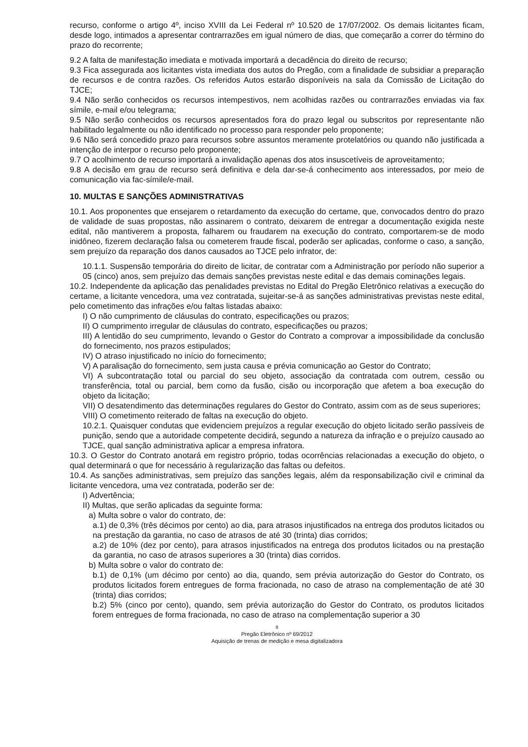recurso, conforme o artigo 4º, inciso XVIII da Lei Federal nº 10.520 de 17/07/2002. Os demais licitantes ficam, desde logo, intimados a apresentar contrarrazões em igual número de dias, que começarão a correr do término do prazo do recorrente;
9.2 A falta de manifestação imediata e motivada importará a decadência do direito de recurso;
9.3 Fica assegurada aos licitantes vista imediata dos autos do Pregão, com a finalidade de subsidiar a preparação de recursos e de contra razões. Os referidos Autos estarão disponíveis na sala da Comissão de Licitação do TJCE;
9.4 Não serão conhecidos os recursos intempestivos, nem acolhidas razões ou contrarrazões enviadas via fax símile, e-mail e/ou telegrama;
9.5 Não serão conhecidos os recursos apresentados fora do prazo legal ou subscritos por representante não habilitado legalmente ou não identificado no processo para responder pelo proponente;
9.6 Não será concedido prazo para recursos sobre assuntos meramente protelatórios ou quando não justificada a intenção de interpor o recurso pelo proponente;
9.7 O acolhimento de recurso importará a invalidação apenas dos atos insuscetíveis de aproveitamento;
9.8 A decisão em grau de recurso será definitiva e dela dar-se-á conhecimento aos interessados, por meio de comunicação via fac-símile/e-mail.
10. MULTAS E SANÇÕES ADMINISTRATIVAS
10.1. Aos proponentes que ensejarem o retardamento da execução do certame, que, convocados dentro do prazo de validade de suas propostas, não assinarem o contrato, deixarem de entregar a documentação exigida neste edital, não mantiverem a proposta, falharem ou fraudarem na execução do contrato, comportarem-se de modo inidôneo, fizerem declaração falsa ou cometerem fraude fiscal, poderão ser aplicadas, conforme o caso, a sanção, sem prejuízo da reparação dos danos causados ao TJCE pelo infrator, de:
10.1.1. Suspensão temporária do direito de licitar, de contratar com a Administração por período não superior a 05 (cinco) anos, sem prejuízo das demais sanções previstas neste edital e das demais cominações legais.
10.2. Independente da aplicação das penalidades previstas no Edital do Pregão Eletrônico relativas a execução do certame, a licitante vencedora, uma vez contratada, sujeitar-se-á as sanções administrativas previstas neste edital, pelo cometimento das infrações e/ou faltas listadas abaixo:
I) O não cumprimento de cláusulas do contrato, especificações ou prazos;
II) O cumprimento irregular de cláusulas do contrato, especificações ou prazos;
III) A lentidão do seu cumprimento, levando o Gestor do Contrato a comprovar a impossibilidade da conclusão do fornecimento, nos prazos estipulados;
IV) O atraso injustificado no início do fornecimento;
V) A paralisação do fornecimento, sem justa causa e prévia comunicação ao Gestor do Contrato;
VI) A subcontratação total ou parcial do seu objeto, associação da contratada com outrem, cessão ou transferência, total ou parcial, bem como da fusão, cisão ou incorporação que afetem a boa execução do objeto da licitação;
VII) O desatendimento das determinações regulares do Gestor do Contrato, assim com as de seus superiores;
VIII) O cometimento reiterado de faltas na execução do objeto.
10.2.1. Quaisquer condutas que evidenciem prejuízos a regular execução do objeto licitado serão passíveis de punição, sendo que a autoridade competente decidirá, segundo a natureza da infração e o prejuízo causado ao TJCE, qual sanção administrativa aplicar a empresa infratora.
10.3. O Gestor do Contrato anotará em registro próprio, todas ocorrências relacionadas a execução do objeto, o qual determinará o que for necessário à regularização das faltas ou defeitos.
10.4. As sanções administrativas, sem prejuízo das sanções legais, além da responsabilização civil e criminal da licitante vencedora, uma vez contratada, poderão ser de:
I) Advertência;
II) Multas, que serão aplicadas da seguinte forma:
a) Multa sobre o valor do contrato, de:
a.1) de 0,3% (três décimos por cento) ao dia, para atrasos injustificados na entrega dos produtos licitados ou na prestação da garantia, no caso de atrasos de até 30 (trinta) dias corridos;
a.2) de 10% (dez por cento), para atrasos injustificados na entrega dos produtos licitados ou na prestação da garantia, no caso de atrasos superiores a 30 (trinta) dias corridos.
b) Multa sobre o valor do contrato de:
b.1) de 0,1% (um décimo por cento) ao dia, quando, sem prévia autorização do Gestor do Contrato, os produtos licitados forem entregues de forma fracionada, no caso de atraso na complementação de até 30 (trinta) dias corridos;
b.2) 5% (cinco por cento), quando, sem prévia autorização do Gestor do Contrato, os produtos licitados forem entregues de forma fracionada, no caso de atraso na complementação superior a 30
8
Pregão Eletrônico nº 69/2012
Aquisição de trenas de medição e mesa digitalizadora